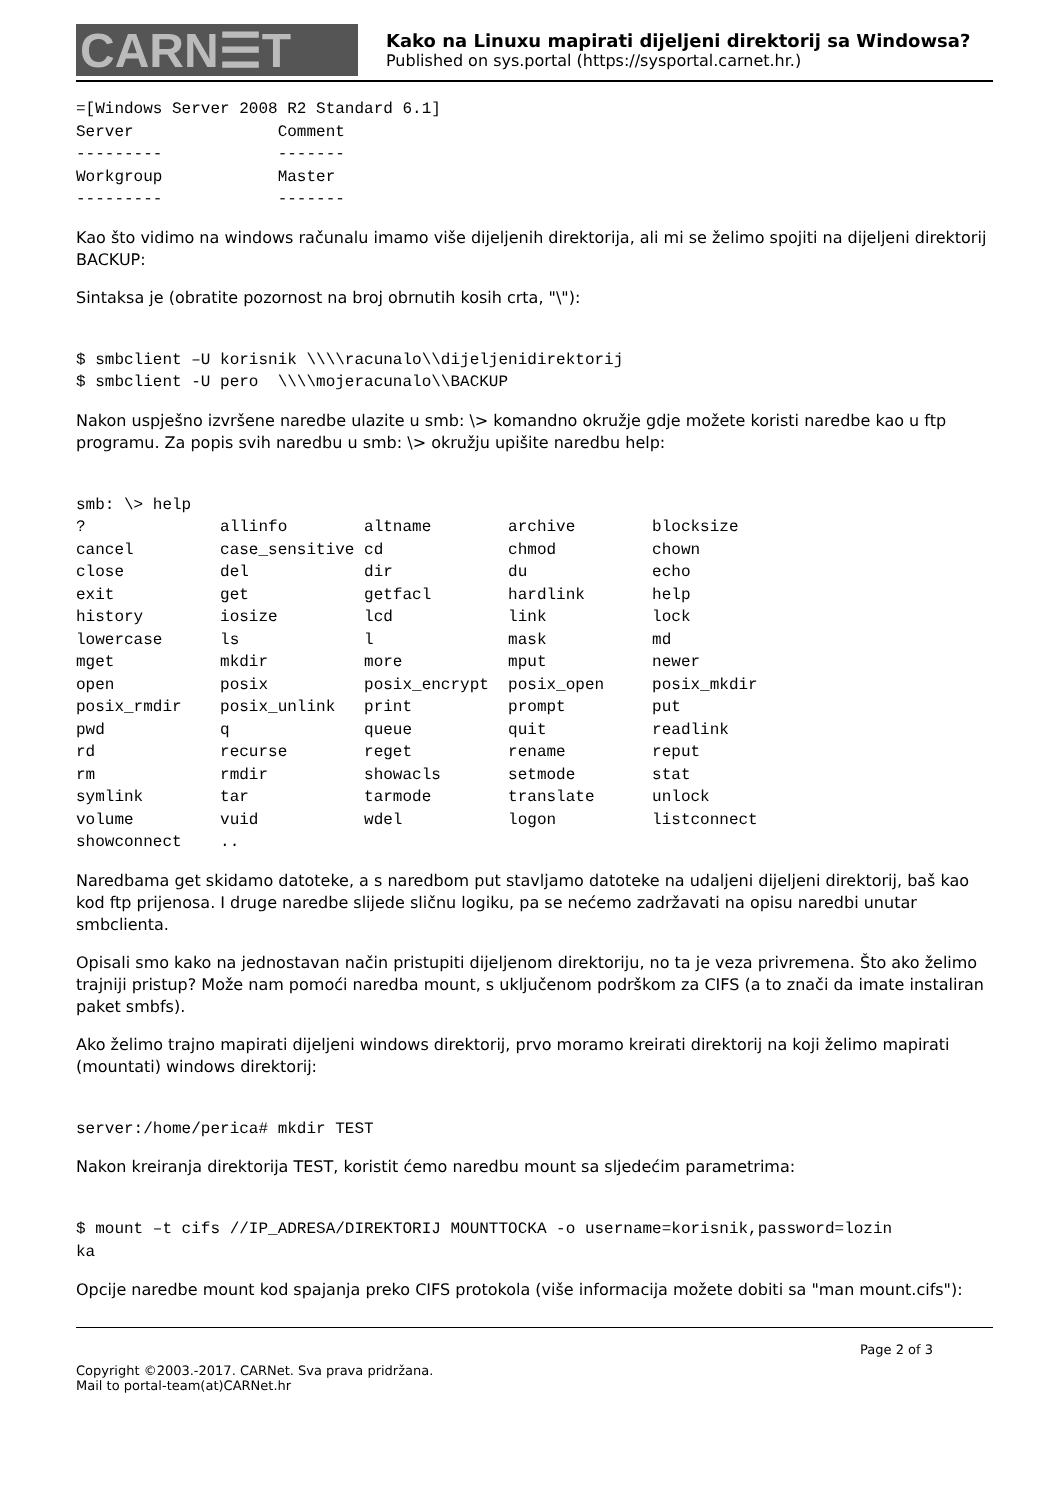CARN☰T
Kako na Linuxu mapirati dijeljeni direktorij sa Windowsa?
Published on sys.portal (https://sysportal.carnet.hr.)
=[Windows Server 2008 R2 Standard 6.1]
Server               Comment
---------            -------
Workgroup            Master
---------            -------
Kao što vidimo na windows računalu imamo više dijeljenih direktorija, ali mi se želimo spojiti na dijeljeni direktorij BACKUP:
Sintaksa je (obratite pozornost na broj obrnutih kosih crta, "\"):
$ smbclient –U korisnik \\\\racunalo\\dijeljenidirektorij
$ smbclient -U pero  \\\\mojeracunalo\\BACKUP
Nakon uspješno izvršene naredbe ulazite u smb: \> komandno okružje gdje možete koristi naredbe kao u ftp programu. Za popis svih naredbu u smb: \> okružju upišite naredbu help:
smb: \> help
?              allinfo        altname        archive        blocksize
cancel         case_sensitive cd             chmod          chown
close          del            dir            du             echo
exit           get            getfacl        hardlink       help
history        iosize         lcd            link           lock
lowercase      ls             l              mask           md
mget           mkdir          more           mput           newer
open           posix          posix_encrypt  posix_open     posix_mkdir
posix_rmdir    posix_unlink   print          prompt         put
pwd            q              queue          quit           readlink
rd             recurse        reget          rename         reput
rm             rmdir          showacls       setmode        stat
symlink        tar            tarmode        translate      unlock
volume         vuid           wdel           logon          listconnect
showconnect    ..
Naredbama get skidamo datoteke, a s naredbom put stavljamo datoteke na udaljeni dijeljeni direktorij, baš kao kod ftp prijenosa. I druge naredbe slijede sličnu logiku, pa se nećemo zadržavati na opisu naredbi unutar smbclienta.
Opisali smo kako na jednostavan način pristupiti dijeljenom direktoriju, no ta je veza privremena. Što ako želimo trajniji pristup? Može nam pomoći naredba mount, s uključenom podrškom za CIFS (a to znači da imate instaliran paket smbfs).
Ako želimo trajno mapirati dijeljeni windows direktorij, prvo moramo kreirati direktorij na koji želimo mapirati (mountati) windows direktorij:
server:/home/perica# mkdir TEST
Nakon kreiranja direktorija TEST, koristit ćemo naredbu mount sa sljedećim parametrima:
$ mount –t cifs //IP_ADRESA/DIREKTORIJ MOUNTTOCKA -o username=korisnik,password=lozin
ka
Opcije naredbe mount kod spajanja preko CIFS protokola (više informacija možete dobiti sa "man mount.cifs"):
Page 2 of 3
Copyright ©2003.-2017. CARNet. Sva prava pridržana.
Mail to portal-team(at)CARNet.hr